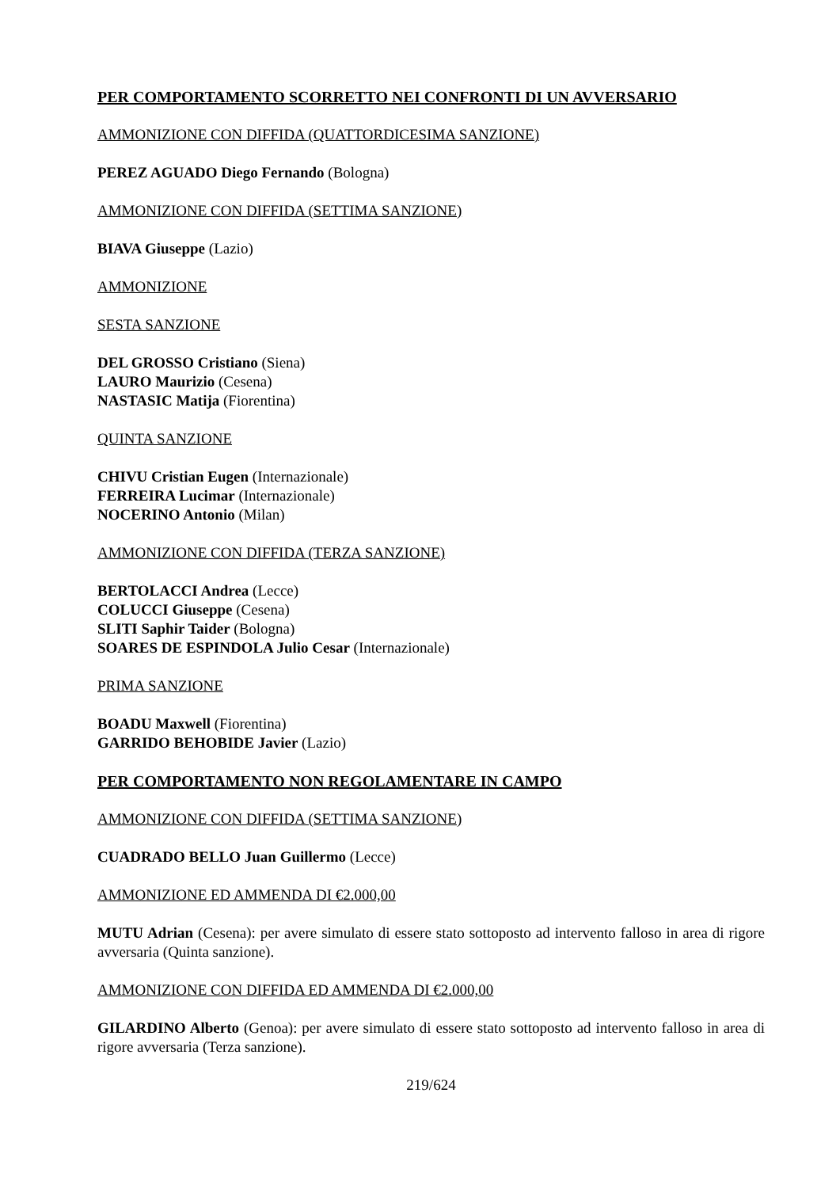PER COMPORTAMENTO SCORRETTO NEI CONFRONTI DI UN AVVERSARIO
AMMONIZIONE CON DIFFIDA (QUATTORDICESIMA SANZIONE)
PEREZ AGUADO Diego Fernando (Bologna)
AMMONIZIONE CON DIFFIDA (SETTIMA SANZIONE)
BIAVA Giuseppe (Lazio)
AMMONIZIONE
SESTA SANZIONE
DEL GROSSO Cristiano (Siena)
LAURO Maurizio (Cesena)
NASTASIC Matija (Fiorentina)
QUINTA SANZIONE
CHIVU Cristian Eugen (Internazionale)
FERREIRA Lucimar (Internazionale)
NOCERINO Antonio (Milan)
AMMONIZIONE CON DIFFIDA (TERZA SANZIONE)
BERTOLACCI Andrea (Lecce)
COLUCCI Giuseppe (Cesena)
SLITI Saphir Taider (Bologna)
SOARES DE ESPINDOLA Julio Cesar (Internazionale)
PRIMA SANZIONE
BOADU Maxwell (Fiorentina)
GARRIDO BEHOBIDE Javier (Lazio)
PER COMPORTAMENTO NON REGOLAMENTARE IN CAMPO
AMMONIZIONE CON DIFFIDA (SETTIMA SANZIONE)
CUADRADO BELLO Juan Guillermo (Lecce)
AMMONIZIONE ED AMMENDA DI €2.000,00
MUTU Adrian (Cesena): per avere simulato di essere stato sottoposto ad intervento falloso in area di rigore avversaria (Quinta sanzione).
AMMONIZIONE CON DIFFIDA ED AMMENDA DI €2.000,00
GILARDINO Alberto (Genoa): per avere simulato di essere stato sottoposto ad intervento falloso in area di rigore avversaria (Terza sanzione).
219/624